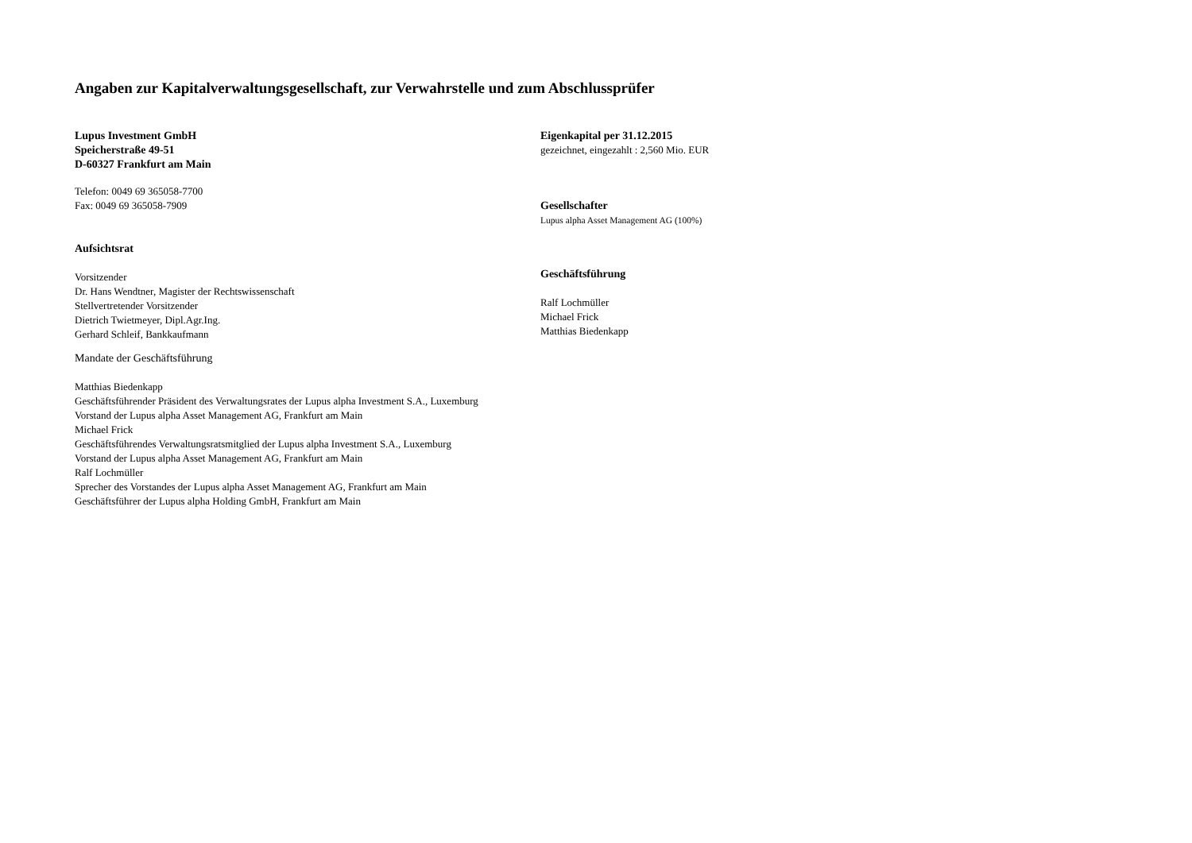Angaben zur Kapitalverwaltungsgesellschaft, zur Verwahrstelle und zum Abschlussprüfer
Lupus Investment GmbH
Speicherstraße 49-51
D-60327 Frankfurt am Main
Telefon: 0049 69 365058-7700
Fax: 0049 69 365058-7909
Aufsichtsrat
Vorsitzender
Dr. Hans Wendtner, Magister der Rechtswissenschaft
Stellvertretender Vorsitzender
Dietrich Twietmeyer, Dipl.Agr.Ing.
Gerhard Schleif, Bankkaufmann
Mandate der Geschäftsführung
Matthias Biedenkapp
Geschäftsführender Präsident des Verwaltungsrates der Lupus alpha Investment S.A., Luxemburg
Vorstand der Lupus alpha Asset Management AG, Frankfurt am Main
Michael Frick
Geschäftsführendes Verwaltungsratsmitglied der Lupus alpha Investment S.A., Luxemburg
Vorstand der Lupus alpha Asset Management AG, Frankfurt am Main
Ralf Lochmüller
Sprecher des Vorstandes der Lupus alpha Asset Management AG, Frankfurt am Main
Geschäftsführer der Lupus alpha Holding GmbH, Frankfurt am Main
Eigenkapital per 31.12.2015
gezeichnet, eingezahlt : 2,560 Mio. EUR
Gesellschafter
Lupus alpha Asset Management AG (100%)
Geschäftsführung
Ralf Lochmüller
Michael Frick
Matthias Biedenkapp